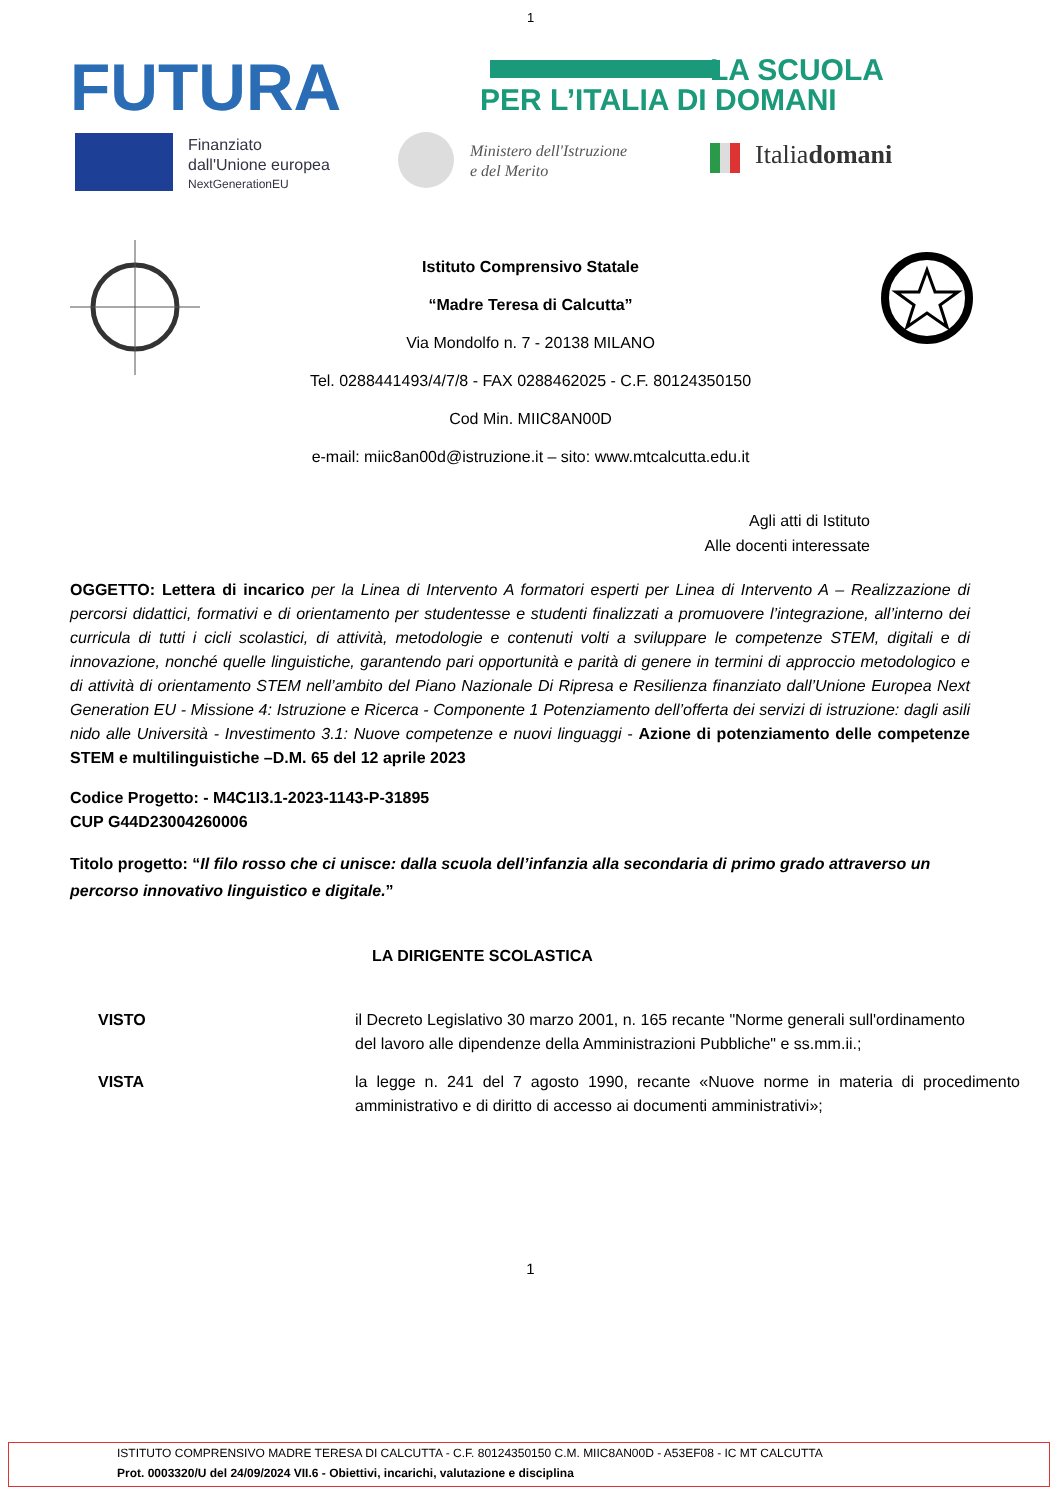1
FUTURA
LA SCUOLA
PER L’ITALIA DI DOMANI
Finanziato
dall'Unione europea
NextGenerationEU
Ministero dell'Istruzione
e del Merito
Italiadomani
Istituto Comprensivo Statale
“Madre Teresa di Calcutta”
Via Mondolfo n. 7 - 20138 MILANO
Tel. 0288441493/4/7/8 - FAX 0288462025 - C.F. 80124350150
Cod Min. MIIC8AN00D
e-mail: miic8an00d@istruzione.it – sito: www.mtcalcutta.edu.it
Agli atti di Istituto
Alle docenti interessate
OGGETTO: Lettera di incarico per la Linea di Intervento A formatori esperti per Linea di Intervento A – Realizzazione di percorsi didattici, formativi e di orientamento per studentesse e studenti finalizzati a promuovere l’integrazione, all’interno dei curricula di tutti i cicli scolastici, di attività, metodologie e contenuti volti a sviluppare le competenze STEM, digitali e di innovazione, nonché quelle linguistiche, garantendo pari opportunità e parità di genere in termini di approccio metodologico e di attività di orientamento STEM nell’ambito del Piano Nazionale Di Ripresa e Resilienza finanziato dall’Unione Europea Next Generation EU - Missione 4: Istruzione e Ricerca - Componente 1 Potenziamento dell’offerta dei servizi di istruzione: dagli asili nido alle Università - Investimento 3.1: Nuove competenze e nuovi linguaggi - Azione di potenziamento delle competenze STEM e multilinguistiche –D.M. 65 del 12 aprile 2023
Codice Progetto: - M4C1I3.1-2023-1143-P-31895
CUP G44D23004260006
Titolo progetto: “Il filo rosso che ci unisce: dalla scuola dell’infanzia alla secondaria di primo grado attraverso un percorso innovativo linguistico e digitale.”
LA DIRIGENTE SCOLASTICA
VISTO il Decreto Legislativo 30 marzo 2001, n. 165 recante "Norme generali sull'ordinamento
del lavoro alle dipendenze della Amministrazioni Pubbliche" e ss.mm.ii.;
VISTA la legge n. 241 del 7 agosto 1990, recante «Nuove norme in materia di procedimento amministrativo e di diritto di accesso ai documenti amministrativi»;
1
ISTITUTO COMPRENSIVO MADRE TERESA DI CALCUTTA - C.F. 80124350150 C.M. MIIC8AN00D - A53EF08 - IC MT CALCUTTA
Prot. 0003320/U del 24/09/2024 VII.6 - Obiettivi, incarichi, valutazione e disciplina